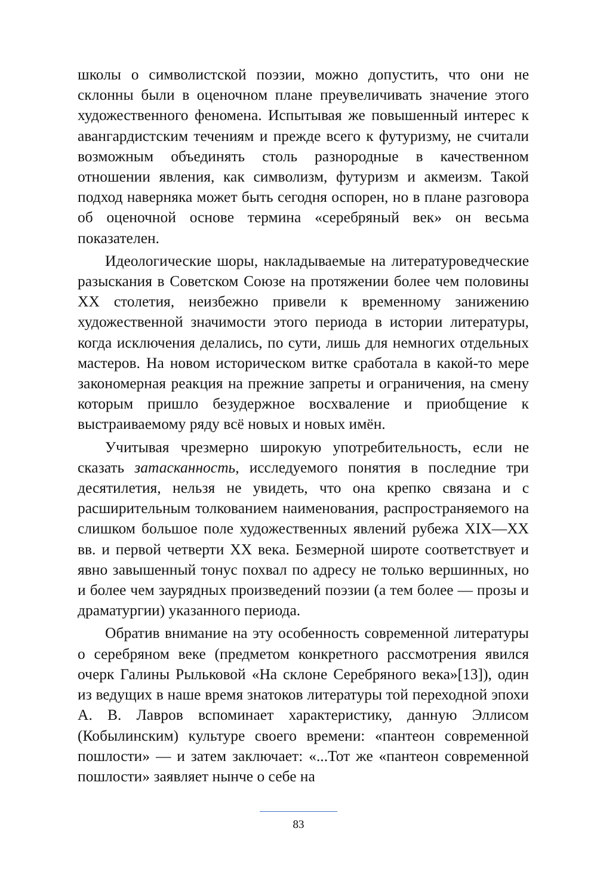школы о символистской поэзии, можно допустить, что они не склонны были в оценочном плане преувеличивать значение этого художественного феномена. Испытывая же повышенный интерес к авангардистским течениям и прежде всего к футуризму, не считали возможным объединять столь разнородные в качественном отношении явления, как символизм, футуризм и акмеизм. Такой подход наверняка может быть сегодня оспорен, но в плане разговора об оценочной основе термина «серебряный век» он весьма показателен.
Идеологические шоры, накладываемые на литературоведческие разыскания в Советском Союзе на протяжении более чем половины XX столетия, неизбежно привели к временному занижению художественной значимости этого периода в истории литературы, когда исключения делались, по сути, лишь для немногих отдельных мастеров. На новом историческом витке сработала в какой-то мере закономерная реакция на прежние запреты и ограничения, на смену которым пришло безудержное восхваление и приобщение к выстраиваемому ряду всё новых и новых имён.
Учитывая чрезмерно широкую употребительность, если не сказать затасканность, исследуемого понятия в последние три десятилетия, нельзя не увидеть, что она крепко связана и с расширительным толкованием наименования, распространяемого на слишком большое поле художественных явлений рубежа XIX—XX вв. и первой четверти XX века. Безмерной широте соответствует и явно завышенный тонус похвал по адресу не только вершинных, но и более чем заурядных произведений поэзии (а тем более — прозы и драматургии) указанного периода.
Обратив внимание на эту особенность современной литературы о серебряном веке (предметом конкретного рассмотрения явился очерк Галины Рыльковой «На склоне Серебряного века»[13]), один из ведущих в наше время знатоков литературы той переходной эпохи А. В. Лавров вспоминает характеристику, данную Эллисом (Кобылинским) культуре своего времени: «пантеон современной пошлости» — и затем заключает: «...Тот же «пантеон современной пошлости» заявляет нынче о себе на
83